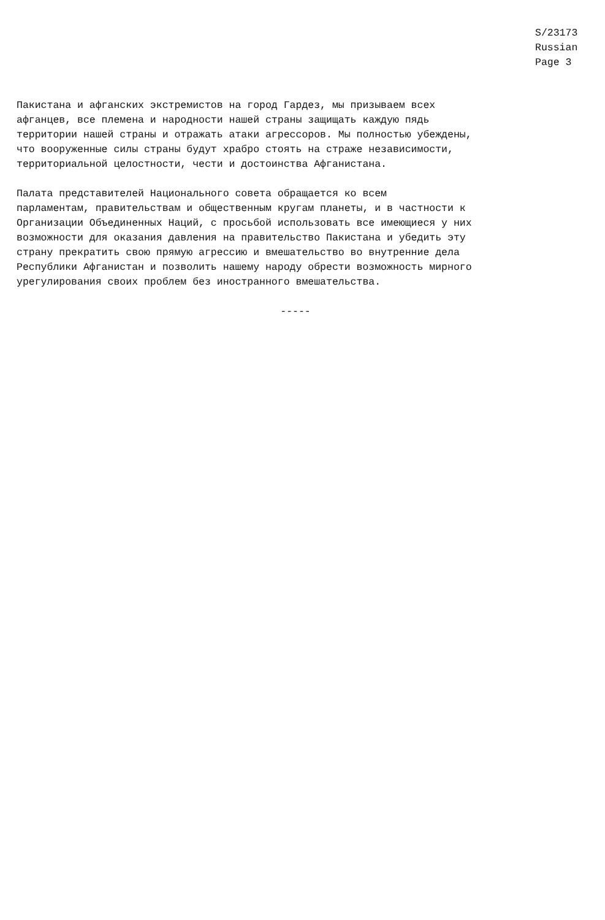S/23173
Russian
Page 3
Пакистана и афганских экстремистов на город Гардез, мы призываем всех афганцев, все племена и народности нашей страны защищать каждую пядь территории нашей страны и отражать атаки агрессоров. Мы полностью убеждены, что вооруженные силы страны будут храбро стоять на страже независимости, территориальной целостности, чести и достоинства Афганистана.
Палата представителей Национального совета обращается ко всем парламентам, правительствам и общественным кругам планеты, и в частности к Организации Объединенных Наций, с просьбой использовать все имеющиеся у них возможности для оказания давления на правительство Пакистана и убедить эту страну прекратить свою прямую агрессию и вмешательство во внутренние дела Республики Афганистан и позволить нашему народу обрести возможность мирного урегулирования своих проблем без иностранного вмешательства.
-----